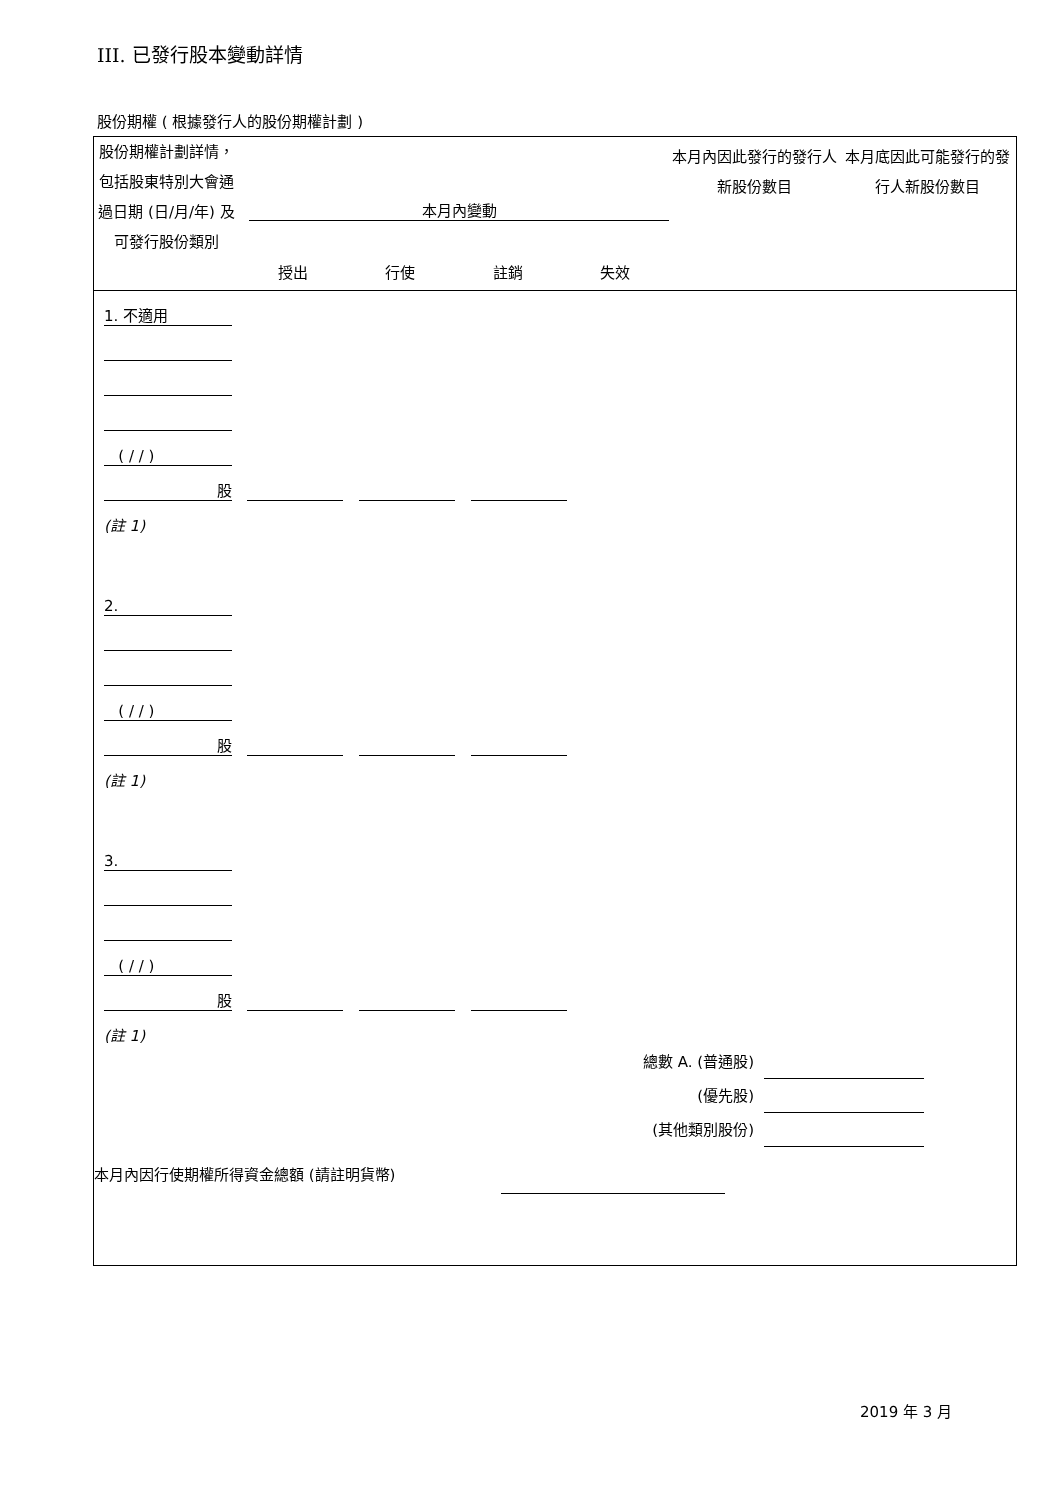III. 已發行股本變動詳情
股份期權 ( 根據發行人的股份期權計劃 )
| 股份期權計劃詳情，包括股東特別大會通過日期 (日/月/年) 及可發行股份類別 | 本月內變動 授出 行使 註銷 失效 | 本月內因此發行的發行人新股份數目 | 本月底因此可能發行的發行人新股份數目 |
| | 1. 不適用 | | | | | | | |
| | ( / / ) | | | | | | | |
| | 股 | | | | | | | |
| | (註 1) | | | | | | | |
| | 2. | | | | | | | |
| | ( / / ) | | | | | | | |
| | 股 | | | | | | | |
| | (註 1) | | | | | | | |
| | 3. | | | | | | | |
| | ( / / ) | | | | | | | |
| | 股 | | | | | | | |
| | (註 1) | | | | | | | |
總數 A. (普通股)
(優先股)
(其他類別股份)
本月內因行使期權所得資金總額 (請註明貨幣)
2019 年 3 月